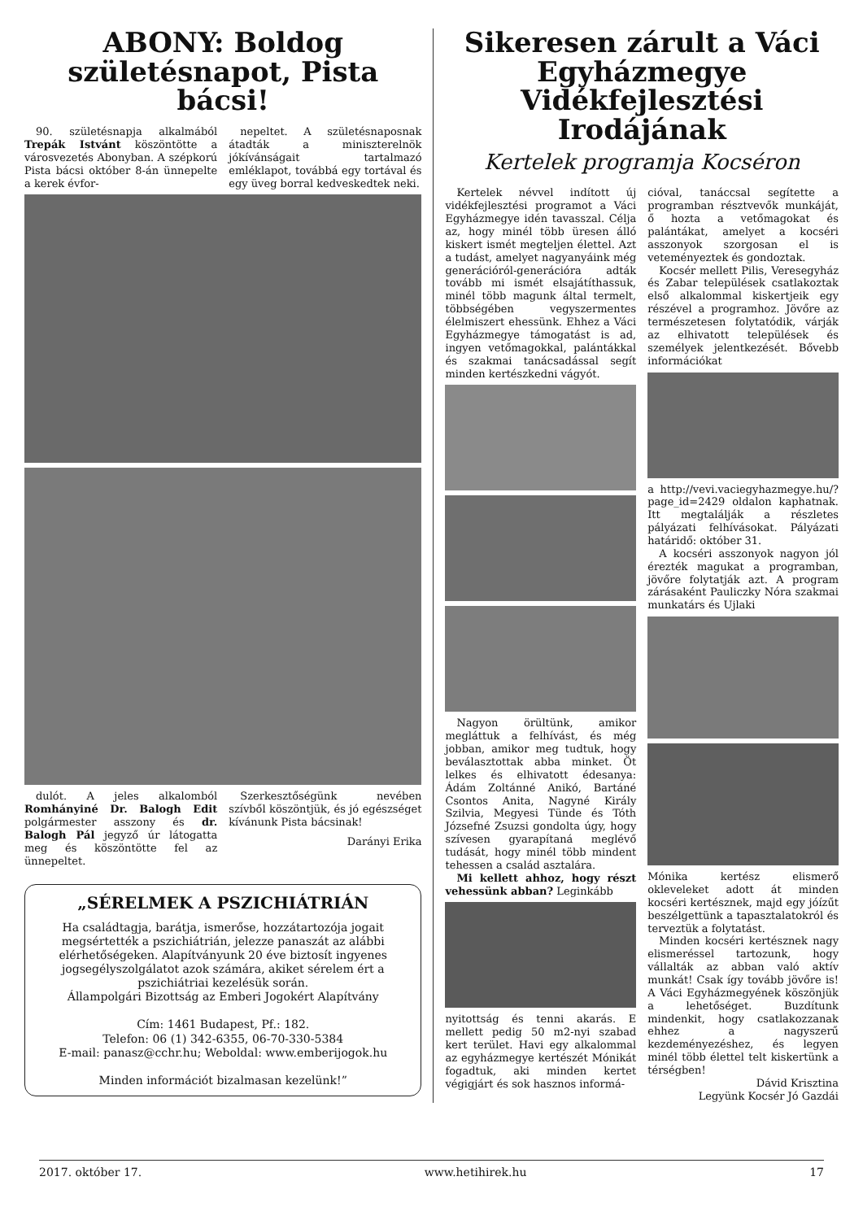ABONY: Boldog születésnapot, Pista bácsi!
90. születésnapja alkalmából Trepák Istvánt köszöntötte a városvezetés Abonyban. A szépkorú Pista bácsi október 8-án ünnepelte a kerek évfor-
nepeltet. A születésnaposnak átadták a miniszterelnök jókívánságait tartalmazó emléklapot, továbbá egy tortával és egy üveg borral kedveskedtek neki.
dulót. A jeles alkalomból Romhányiné Dr. Balogh Edit polgármester asszony és dr. Balogh Pál jegyző úr látogatta meg és köszöntötte fel az ünnepeltet.
Szerkesztőségünk nevében szívből köszöntjük, és jó egészséget kívánunk Pista bácsinak!
Darányi Erika
„SÉRELMEK A PSZICHIÁTRIÁN
Ha családtagja, barátja, ismerőse, hozzátartozója jogait megsértették a pszichiátrián, jelezze panaszát az alábbi elérhetőségeken. Alapítványunk 20 éve biztosít ingyenes jogsegélyszolgálatot azok számára, akiket sérelem ért a pszichiátriai kezelésük során.
Állampolgári Bizottság az Emberi Jogokért Alapítvány
Cím: 1461 Budapest, Pf.: 182.
Telefon: 06 (1) 342-6355, 06-70-330-5384
E-mail: panasz@cchr.hu; Weboldal: www.emberijogok.hu
Minden információt bizalmasan kezelünk!”
Sikeresen zárult a Váci Egyházmegye Vidékfejlesztési Irodájának
Kertelek programja Kocséron
Kertelek névvel indított új vidékfejlesztési programot a Váci Egyházmegye idén tavasszal. Célja az, hogy minél több üresen álló kiskert ismét megteljen élettel. Azt a tudást, amelyet nagyanyáink még generációról-generációra adták tovább mi ismét elsajátíthassuk, minél több magunk által termelt, többségében vegyszermentes élelmiszert ehessünk. Ehhez a Váci Egyházmegye támogatást is ad, ingyen vetőmagokkal, palántákkal és szakmai tanácsadással segít minden kertészkedni vágyót.
Nagyon örültünk, amikor megláttuk a felhívást, és még jobban, amikor meg tudtuk, hogy beválasztottak abba minket. Öt lelkes és elhivatott édesanya: Ádám Zoltánné Anikó, Bartáné Csontos Anita, Nagyné Király Szilvia, Megyesi Tünde és Tóth Józsefné Zsuzsi gondolta úgy, hogy szívesen gyarapítaná meglévő tudását, hogy minél több mindent tehessen a család asztalára.
Mi kellett ahhoz, hogy részt vehessünk abban? Leginkább
nyitottság és tenni akarás. E mellett pedig 50 m2-nyi szabad kert terület. Havi egy alkalommal az egyházmegye kertészét Mónikát fogadtuk, aki minden kertet végigjárt és sok hasznos informá-
cióval, tanáccsal segítette a programban résztvevők munkáját, ő hozta a vetőmagokat és palántákat, amelyet a kocséri asszonyok szorgosan el is veteményeztek és gondoztak.
Kocsér mellett Pilis, Veresegyház és Zabar települések csatlakoztak első alkalommal kiskertjeik egy részével a programhoz. Jövőre az természetesen folytatódik, várják az elhivatott települések és személyek jelentkezését. Bővebb információkat
a http://vevi.vaciegyhazmegye.hu/?page_id=2429 oldalon kaphatnak. Itt megtalálják a részletes pályázati felhívásokat. Pályázati határidő: október 31.
A kocséri asszonyok nagyon jól érezték magukat a programban, jövőre folytatják azt. A program zárásaként Pauliczky Nóra szakmai munkatárs és Ujlaki
Mónika kertész elismerő okleveleket adott át minden kocséri kertésznek, majd egy jóízűt beszélgettünk a tapasztalatokról és terveztük a folytatást.
Minden kocséri kertésznek nagy elismeréssel tartozunk, hogy vállalták az abban való aktív munkát! Csak így tovább jövőre is! A Váci Egyházmegyének köszönjük a lehetőséget. Buzdítunk mindenkit, hogy csatlakozzanak ehhez a nagyszerű kezdeményezéshez, és legyen minél több élettel telt kiskertünk a térségben!
Dávid Krisztina
Legyünk Kocsér Jó Gazdái
2017. október 17. www.hetihirek.hu 17